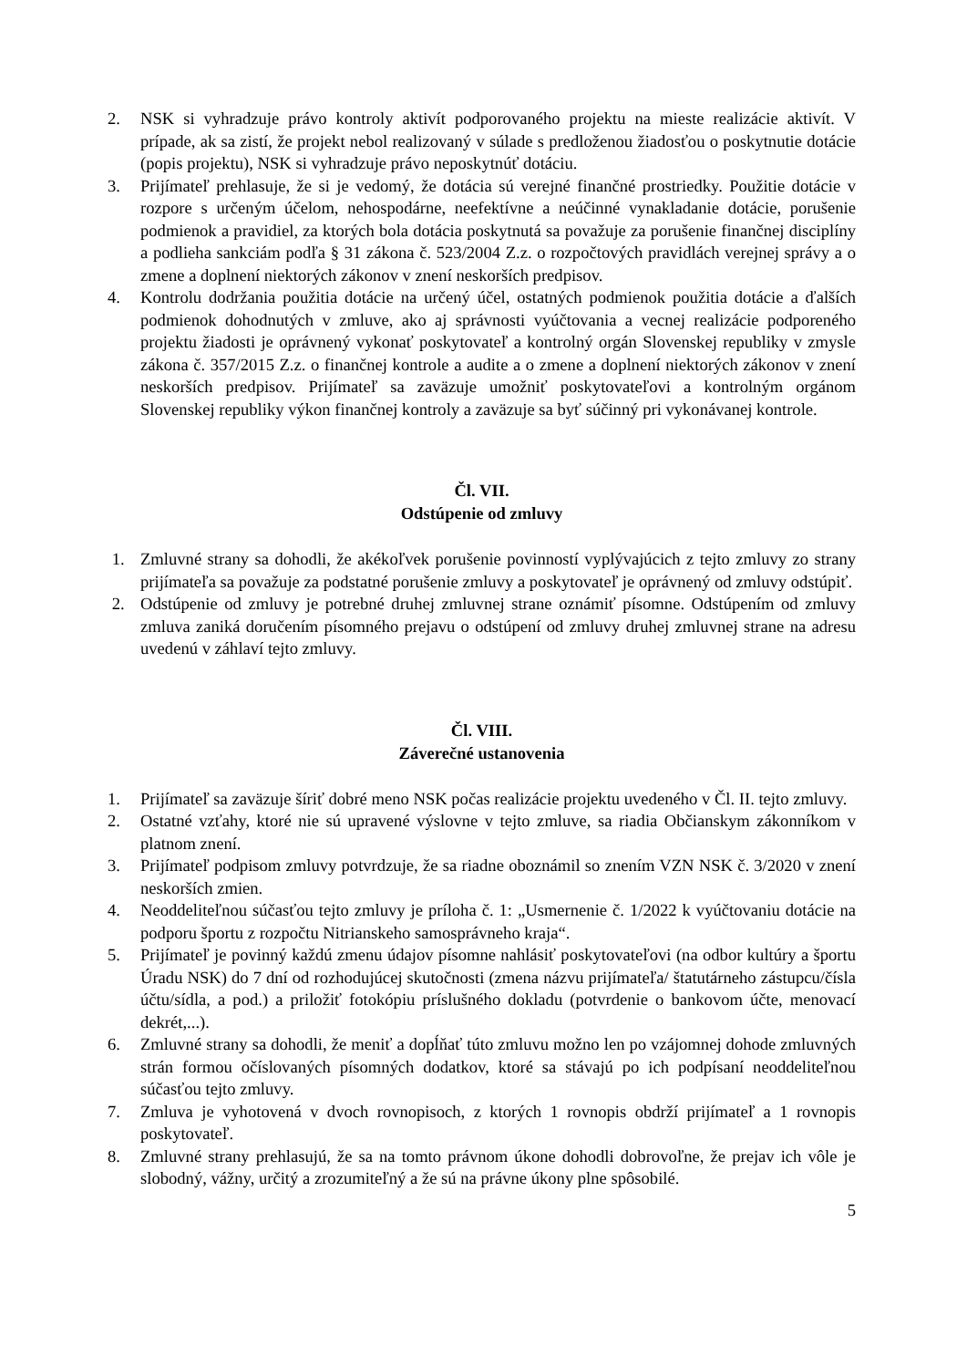2. NSK si vyhradzuje právo kontroly aktivít podporovaného projektu na mieste realizácie aktivít. V prípade, ak sa zistí, že projekt nebol realizovaný v súlade s predloženou žiadosťou o poskytnutie dotácie (popis projektu), NSK si vyhradzuje právo neposkytnúť dotáciu.
3. Prijímateľ prehlasuje, že si je vedomý, že dotácia sú verejné finančné prostriedky. Použitie dotácie v rozpore s určeným účelom, nehospodárne, neefektívne a neúčinné vynakladanie dotácie, porušenie podmienok a pravidiel, za ktorých bola dotácia poskytnutá sa považuje za porušenie finančnej disciplíny a podlieha sankciám podľa § 31 zákona č. 523/2004 Z.z. o rozpočtových pravidlách verejnej správy a o zmene a doplnení niektorých zákonov v znení neskorších predpisov.
4. Kontrolu dodržania použitia dotácie na určený účel, ostatných podmienok použitia dotácie a ďalších podmienok dohodnutých v zmluve, ako aj správnosti vyúčtovania a vecnej realizácie podporeného projektu žiadosti je oprávnený vykonať poskytovateľ a kontrolný orgán Slovenskej republiky v zmysle zákona č. 357/2015 Z.z. o finančnej kontrole a audite a o zmene a doplnení niektorých zákonov v znení neskorších predpisov. Prijímateľ sa zaväzuje umožniť poskytovateľovi a kontrolným orgánom Slovenskej republiky výkon finančnej kontroly a zaväzuje sa byť súčinný pri vykonávanej kontrole.
Čl. VII.
Odstúpenie od zmluvy
1. Zmluvné strany sa dohodli, že akékoľvek porušenie povinností vyplývajúcich z tejto zmluvy zo strany prijímateľa sa považuje za podstatné porušenie zmluvy a poskytovateľ je oprávnený od zmluvy odstúpiť.
2. Odstúpenie od zmluvy je potrebné druhej zmluvnej strane oznámiť písomne. Odstúpením od zmluvy zmluva zaniká doručením písomného prejavu o odstúpení od zmluvy druhej zmluvnej strane na adresu uvedenú v záhlaví tejto zmluvy.
Čl. VIII.
Záverečné ustanovenia
1. Prijímateľ sa zaväzuje šíriť dobré meno NSK počas realizácie projektu uvedeného v Čl. II. tejto zmluvy.
2. Ostatné vzťahy, ktoré nie sú upravené výslovne v tejto zmluve, sa riadia Občianskym zákonníkom v platnom znení.
3. Prijímateľ podpisom zmluvy potvrdzuje, že sa riadne oboznámil so znením VZN NSK č. 3/2020 v znení neskorších zmien.
4. Neoddeliteľnou súčasťou tejto zmluvy je príloha č. 1: „Usmernenie č. 1/2022 k vyúčtovaniu dotácie na podporu športu z rozpočtu Nitrianskeho samosprávneho kraja“.
5. Prijímateľ je povinný každú zmenu údajov písomne nahlásiť poskytovateľovi (na odbor kultúry a športu Úradu NSK) do 7 dní od rozhodujúcej skutočnosti (zmena názvu prijímateľa/ štatutárneho zástupcu/čísla účtu/sídla, a pod.) a priložiť fotokópiu príslušného dokladu (potvrdenie o bankovom účte, menovací dekrét,...).
6. Zmluvné strany sa dohodli, že meniť a dopĺňať túto zmluvu možno len po vzájomnej dohode zmluvných strán formou očíslovaných písomných dodatkov, ktoré sa stávajú po ich podpísaní neoddeliteľnou súčasťou tejto zmluvy.
7. Zmluva je vyhotovená v dvoch rovnopisoch, z ktorých 1 rovnopis obdrží prijímateľ a 1 rovnopis poskytovateľ.
8. Zmluvné strany prehlasujú, že sa na tomto právnom úkone dohodli dobrovoľne, že prejav ich vôle je slobodný, vážny, určitý a zrozumiteľný a že sú na právne úkony plne spôsobilé.
5